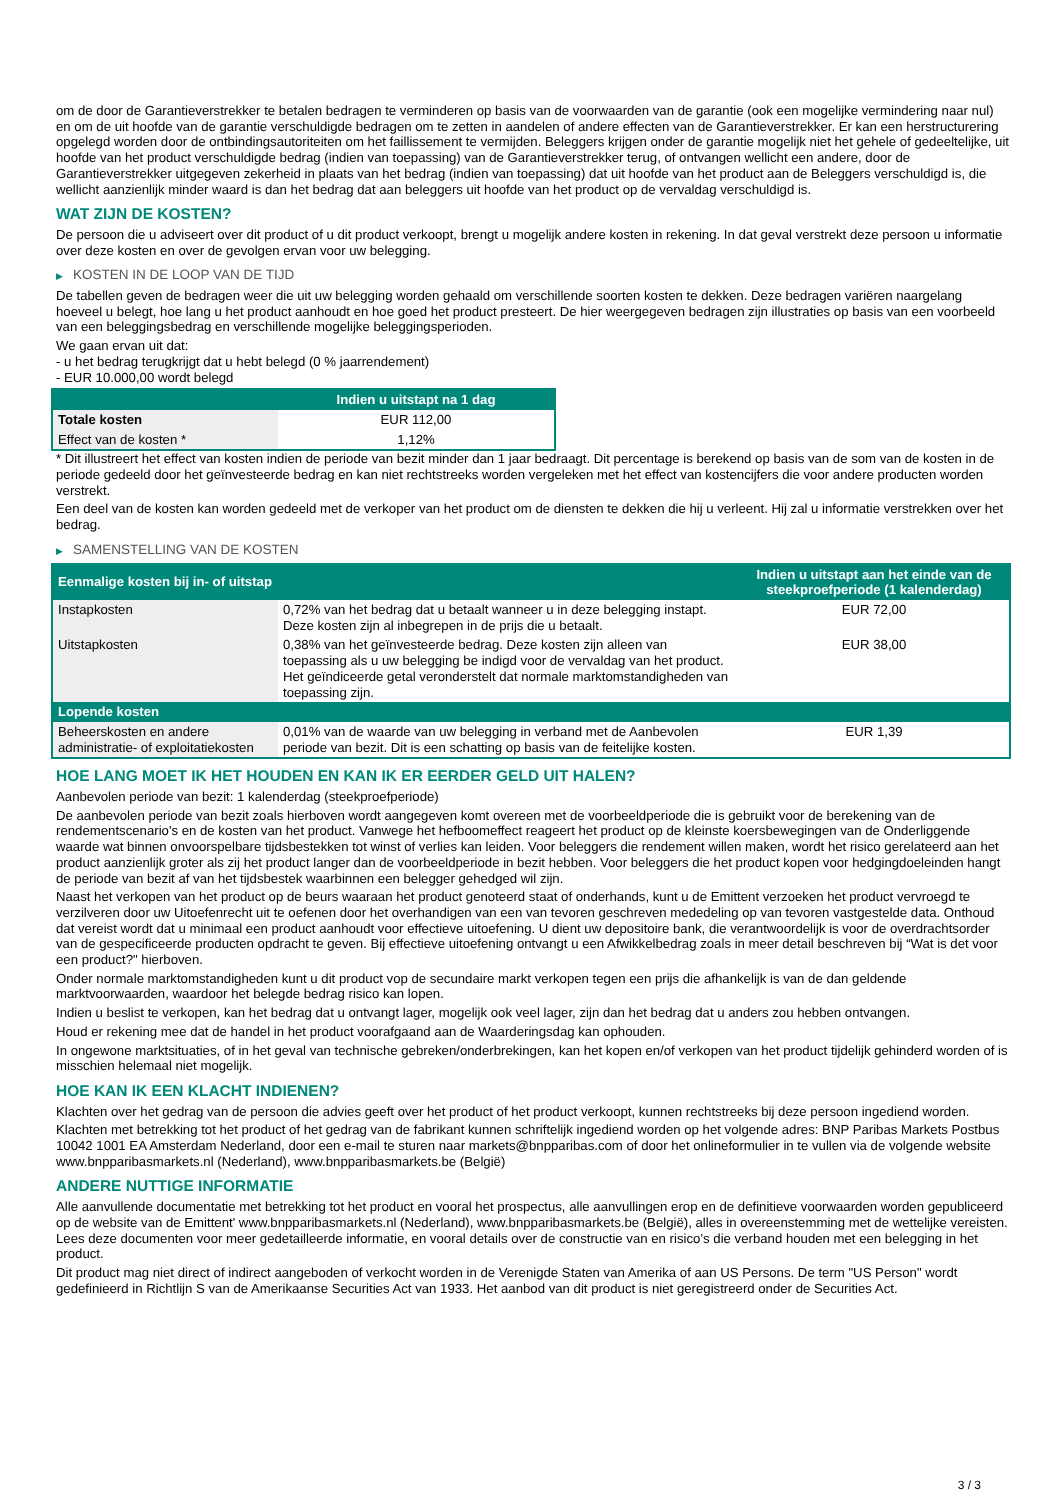om de door de Garantieverstrekker te betalen bedragen te verminderen op basis van de voorwaarden van de garantie (ook een mogelijke vermindering naar nul) en om de uit hoofde van de garantie verschuldigde bedragen om te zetten in aandelen of andere effecten van de Garantieverstrekker. Er kan een herstructurering opgelegd worden door de ontbindingsautoriteiten om het faillissement te vermijden. Beleggers krijgen onder de garantie mogelijk niet het gehele of gedeeltelijke, uit hoofde van het product verschuldigde bedrag (indien van toepassing) van de Garantieverstrekker terug, of ontvangen wellicht een andere, door de Garantieverstrekker uitgegeven zekerheid in plaats van het bedrag (indien van toepassing) dat uit hoofde van het product aan de Beleggers verschuldigd is, die wellicht aanzienlijk minder waard is dan het bedrag dat aan beleggers uit hoofde van het product op de vervaldag verschuldigd is.
WAT ZIJN DE KOSTEN?
De persoon die u adviseert over dit product of u dit product verkoopt, brengt u mogelijk andere kosten in rekening. In dat geval verstrekt deze persoon u informatie over deze kosten en over de gevolgen ervan voor uw belegging.
▶ KOSTEN IN DE LOOP VAN DE TIJD
De tabellen geven de bedragen weer die uit uw belegging worden gehaald om verschillende soorten kosten te dekken. Deze bedragen variëren naargelang hoeveel u belegt, hoe lang u het product aanhoudt en hoe goed het product presteert. De hier weergegeven bedragen zijn illustraties op basis van een voorbeeld van een beleggingsbedrag en verschillende mogelijke beleggingsperioden.
We gaan ervan uit dat:
- u het bedrag terugkrijgt dat u hebt belegd (0 % jaarrendement)
- EUR 10.000,00 wordt belegd
| | Indien u uitstapt na 1 dag |
| --- | --- |
| Totale kosten | EUR 112,00 |
| Effect van de kosten * | 1,12% |
* Dit illustreert het effect van kosten indien de periode van bezit minder dan 1 jaar bedraagt. Dit percentage is berekend op basis van de som van de kosten in de periode gedeeld door het geïnvesteerde bedrag en kan niet rechtstreeks worden vergeleken met het effect van kostencijfers die voor andere producten worden verstrekt.
Een deel van de kosten kan worden gedeeld met de verkoper van het product om de diensten te dekken die hij u verleent. Hij zal u informatie verstrekken over het bedrag.
▶ SAMENSTELLING VAN DE KOSTEN
| Eenmalige kosten bij in- of uitstap | | Indien u uitstapt aan het einde van de steekproefperiode (1 kalenderdag) |
| --- | --- | --- |
| Instapkosten | 0,72% van het bedrag dat u betaalt wanneer u in deze belegging instapt. Deze kosten zijn al inbegrepen in de prijs die u betaalt. | EUR 72,00 |
| Uitstapkosten | 0,38% van het geïnvesteerde bedrag. Deze kosten zijn alleen van toepassing als u uw belegging be indigd voor de vervaldag van het product. Het geïndiceerde getal veronderstelt dat normale marktomstandigheden van toepassing zijn. | EUR 38,00 |
| Lopende kosten | | |
| Beheerskosten en andere administratie- of exploitatiekosten | 0,01% van de waarde van uw belegging in verband met de Aanbevolen periode van bezit. Dit is een schatting op basis van de feitelijke kosten. | EUR 1,39 |
HOE LANG MOET IK HET HOUDEN EN KAN IK ER EERDER GELD UIT HALEN?
Aanbevolen periode van bezit: 1 kalenderdag (steekproefperiode)
De aanbevolen periode van bezit zoals hierboven wordt aangegeven komt overeen met de voorbeeldperiode die is gebruikt voor de berekening van de rendementscenario's en de kosten van het product. Vanwege het hefboomeffect reageert het product op de kleinste koersbewegingen van de Onderliggende waarde wat binnen onvoorspelbare tijdsbestekken tot winst of verlies kan leiden. Voor beleggers die rendement willen maken, wordt het risico gerelateerd aan het product aanzienlijk groter als zij het product langer dan de voorbeeldperiode in bezit hebben. Voor beleggers die het product kopen voor hedgingdoeleinden hangt de periode van bezit af van het tijdsbestek waarbinnen een belegger gehedged wil zijn.
Naast het verkopen van het product op de beurs waaraan het product genoteerd staat of onderhands, kunt u de Emittent verzoeken het product vervroegd te verzilveren door uw Uitoefenrecht uit te oefenen door het overhandigen van een van tevoren geschreven mededeling op van tevoren vastgestelde data. Onthoud dat vereist wordt dat u minimaal een product aanhoudt voor effectieve uitoefening. U dient uw depositoire bank, die verantwoordelijk is voor de overdrachtsorder van de gespecificeerde producten opdracht te geven. Bij effectieve uitoefening ontvangt u een Afwikkelbedrag zoals in meer detail beschreven bij “Wat is det voor een product?" hierboven.
Onder normale marktomstandigheden kunt u dit product vop de secundaire markt verkopen tegen een prijs die afhankelijk is van de dan geldende marktvoorwaarden, waardoor het belegde bedrag risico kan lopen.
Indien u beslist te verkopen, kan het bedrag dat u ontvangt lager, mogelijk ook veel lager, zijn dan het bedrag dat u anders zou hebben ontvangen.
Houd er rekening mee dat de handel in het product voorafgaand aan de Waarderingsdag kan ophouden.
In ongewone marktsituaties, of in het geval van technische gebreken/onderbrekingen, kan het kopen en/of verkopen van het product tijdelijk gehinderd worden of is misschien helemaal niet mogelijk.
HOE KAN IK EEN KLACHT INDIENEN?
Klachten over het gedrag van de persoon die advies geeft over het product of het product verkoopt, kunnen rechtstreeks bij deze persoon ingediend worden.
Klachten met betrekking tot het product of het gedrag van de fabrikant kunnen schriftelijk ingediend worden op het volgende adres: BNP Paribas Markets Postbus 10042 1001 EA Amsterdam Nederland, door een e-mail te sturen naar markets@bnpparibas.com of door het onlineformulier in te vullen via de volgende website www.bnpparibasmarkets.nl (Nederland), www.bnpparibasmarkets.be (België)
ANDERE NUTTIGE INFORMATIE
Alle aanvullende documentatie met betrekking tot het product en vooral het prospectus, alle aanvullingen erop en de definitieve voorwaarden worden gepubliceerd op de website van de Emittent' www.bnpparibasmarkets.nl (Nederland), www.bnpparibasmarkets.be (België), alles in overeenstemming met de wettelijke vereisten. Lees deze documenten voor meer gedetailleerde informatie, en vooral details over de constructie van en risico’s die verband houden met een belegging in het product.
Dit product mag niet direct of indirect aangeboden of verkocht worden in de Verenigde Staten van Amerika of aan US Persons. De term "US Person" wordt gedefinieerd in Richtlijn S van de Amerikaanse Securities Act van 1933. Het aanbod van dit product is niet geregistreerd onder de Securities Act.
3 / 3